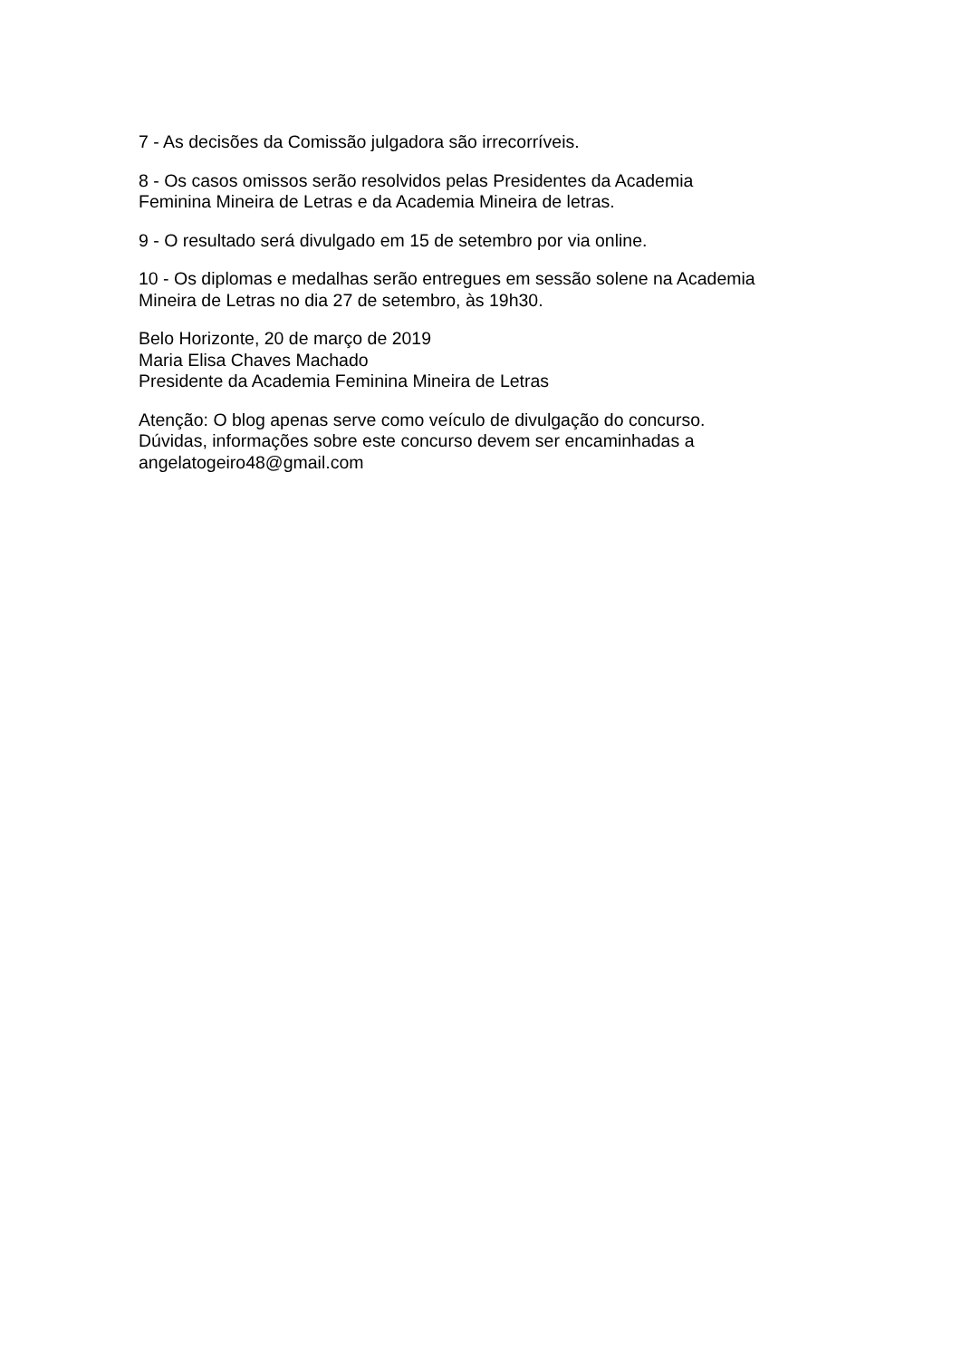7 - As decisões da Comissão julgadora são irrecorríveis.
8 - Os casos omissos serão resolvidos pelas Presidentes da Academia
Feminina Mineira de Letras e da Academia Mineira de letras.
9 - O resultado será divulgado em 15 de setembro por via online.
10 - Os diplomas e medalhas serão entregues em sessão solene na Academia
Mineira de Letras no dia 27 de setembro, às 19h30.
Belo Horizonte, 20 de março de 2019
Maria Elisa Chaves Machado
Presidente da Academia Feminina Mineira de Letras
Atenção: O blog apenas serve como veículo de divulgação do concurso.
Dúvidas, informações sobre este concurso devem ser encaminhadas a
angelatogeiro48@gmail.com